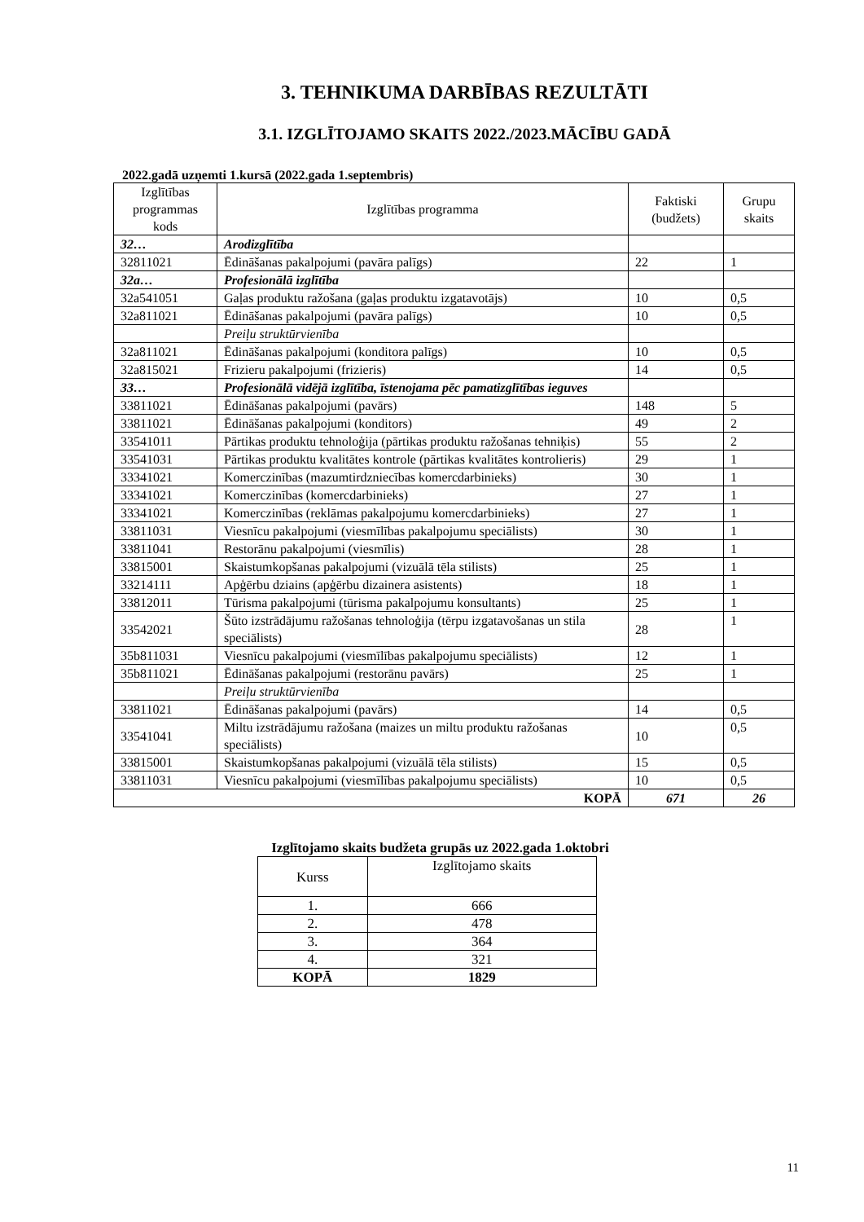3. TEHNIKUMA DARBĪBAS REZULTĀTI
3.1. IZGLĪTOJAMO SKAITS 2022./2023.MĀCĪBU GADĀ
2022.gadā uzņemti 1.kursā (2022.gada 1.septembris)
| Izglītības programmas kods | Izglītības programma | Faktiski (budžets) | Grupu skaits |
| --- | --- | --- | --- |
| 32… | Arodizglītība | | |
| 32811021 | Ēdināšanas pakalpojumi (pavāra palīgs) | 22 | 1 |
| 32a… | Profesionālā izglītība | | |
| 32a541051 | Gaļas produktu ražošana (gaļas produktu izgatavotājs) | 10 | 0,5 |
| 32a811021 | Ēdināšanas pakalpojumi (pavāra palīgs) | 10 | 0,5 |
| | Preiļu struktūrvienība | | |
| 32a811021 | Ēdināšanas pakalpojumi (konditora palīgs) | 10 | 0,5 |
| 32a815021 | Frizieru pakalpojumi (frizieris) | 14 | 0,5 |
| 33… | Profesionālā vidējā izglītība, īstenojama pēc pamatizglītības ieguves | | |
| 33811021 | Ēdināšanas pakalpojumi (pavārs) | 148 | 5 |
| 33811021 | Ēdināšanas pakalpojumi (konditors) | 49 | 2 |
| 33541011 | Pārtikas produktu tehnoloģija (pārtikas produktu ražošanas tehniķis) | 55 | 2 |
| 33541031 | Pārtikas produktu kvalitātes kontrole (pārtikas kvalitātes kontrolieris) | 29 | 1 |
| 33341021 | Komerczinības (mazumtirdzniecības komercdarbinieks) | 30 | 1 |
| 33341021 | Komerczinības (komercdarbinieks) | 27 | 1 |
| 33341021 | Komerczinības (reklāmas pakalpojumu komercdarbinieks) | 27 | 1 |
| 33811031 | Viesnīcu pakalpojumi (viesmīlības pakalpojumu speciālists) | 30 | 1 |
| 33811041 | Restorānu pakalpojumi (viesmīlis) | 28 | 1 |
| 33815001 | Skaistumkopšanas pakalpojumi (vizuālā tēla stilists) | 25 | 1 |
| 33214111 | Apģērbu dziains (apģērbu dizainera asistents) | 18 | 1 |
| 33812011 | Tūrisma pakalpojumi (tūrisma pakalpojumu konsultants) | 25 | 1 |
| 33542021 | Šūto izstrādājumu ražošanas tehnoloģija (tērpu izgatavošanas un stila speciālists) | 28 | 1 |
| 35b811031 | Viesnīcu pakalpojumi (viesmīlības pakalpojumu speciālists) | 12 | 1 |
| 35b811021 | Ēdināšanas pakalpojumi (restorānu pavārs) | 25 | 1 |
| | Preiļu struktūrvienība | | |
| 33811021 | Ēdināšanas pakalpojumi (pavārs) | 14 | 0,5 |
| 33541041 | Miltu izstrādājumu ražošana (maizes un miltu produktu ražošanas speciālists) | 10 | 0,5 |
| 33815001 | Skaistumkopšanas pakalpojumi (vizuālā tēla stilists) | 15 | 0,5 |
| 33811031 | Viesnīcu pakalpojumi (viesmīlības pakalpojumu speciālists) | 10 | 0,5 |
| KOPĀ | | 671 | 26 |
Izglītojamo skaits budžeta grupās uz 2022.gada 1.oktobri
| Kurss | Izglītojamo skaits |
| --- | --- |
| 1. | 666 |
| 2. | 478 |
| 3. | 364 |
| 4. | 321 |
| KOPĀ | 1829 |
11